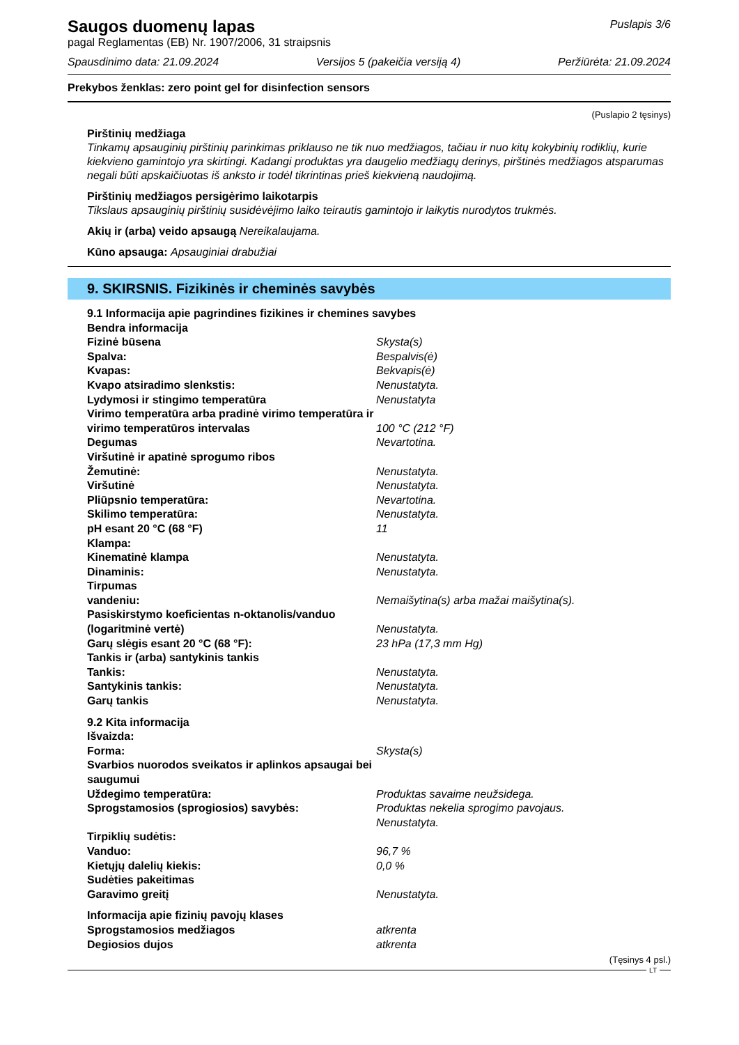Saugos duomenų lapas
pagal Reglamentas (EB) Nr. 1907/2006, 31 straipsnis
Puslapis 3/6
Spausdinimo data: 21.09.2024 Versijos 5 (pakeičia versiją 4) Peržiūrėta: 21.09.2024
Prekybos ženklas: zero point gel for disinfection sensors
(Puslapio 2 tęsinys)
Pirštinių medžiaga
Tinkamų apsauginių pirštinių parinkimas priklauso ne tik nuo medžiagos, tačiau ir nuo kitų kokybinių rodiklių, kurie kiekvieno gamintojo yra skirtingi. Kadangi produktas yra daugelio medžiagų derinys, pirštinės medžiagos atsparumas negali būti apskaičiuotas iš anksto ir todėl tikrintinas prieš kiekvieną naudojimą.
Pirštinių medžiagos persigėrimo laikotarpis
Tikslaus apsauginių pirštinių susidėvėjimo laiko teirautis gamintojo ir laikytis nurodytos trukmės.
Akių ir (arba) veido apsaugą Nereikalaujama.
Kūno apsauga: Apsauginiai drabužiai
9. SKIRSNIS. Fizikinės ir cheminės savybės
| 9.1 Informacija apie pagrindines fizikines ir chemines savybes | |
| Bendra informacija | |
| Fizinė būsena | Skysta(s) |
| Spalva: | Bespalvis(ė) |
| Kvapas: | Bekvapis(ė) |
| Kvapo atsiradimo slenkstis: | Nenustatyta. |
| Lydymosi ir stingimo temperatūra | Nenustatyta |
| Virimo temperatūra arba pradinė virimo temperatūra ir virimo temperatūros intervalas | 100 °C (212 °F) |
| Degumas | Nevartotina. |
| Viršutinė ir apatinė sprogumo ribos | |
| Žemutinė: | Nenustatyta. |
| Viršutinė | Nenustatyta. |
| Pliūpsnio temperatūra: | Nevartotina. |
| Skilimo temperatūra: | Nenustatyta. |
| pH esant 20 °C (68 °F) | 11 |
| Klampa: | |
| Kinematinė klampa | Nenustatyta. |
| Dinaminis: | Nenustatyta. |
| Tirpumas | |
| vandeniu: | Nemaišytina(s) arba mažai maišytina(s). |
| Pasiskirstymo koeficientas n-oktanolis/vanduo (logaritminė vertė) | Nenustatyta. |
| Garų slėgis esant 20 °C (68 °F): | 23 hPa (17,3 mm Hg) |
| Tankis ir (arba) santykinis tankis | |
| Tankis: | Nenustatyta. |
| Santykinis tankis: | Nenustatyta. |
| Garų tankis | Nenustatyta. |
| 9.2 Kita informacija | |
| Išvaizda: | |
| Forma: | Skysta(s) |
| Svarbios nuorodos sveikatos ir aplinkos apsaugai bei saugumui | |
| Uždegimo temperatūra: | Produktas savaime neužsidega. |
| Sprogstamosios (sprogiosios) savybės: | Produktas nekelia sprogimo pavojaus. Nenustatyta. |
| Tirpiklių sudėtis: | |
| Vanduo: | 96,7 % |
| Kietųjų dalelių kiekis: | 0,0 % |
| Sudėties pakeitimas | |
| Garavimo greitį | Nenustatyta. |
| Informacija apie fizinių pavojų klases | |
| Sprogstamosios medžiagos | atkrenta |
| Degiosios dujos | atkrenta |
(Tęsinys 4 psl.)
LT